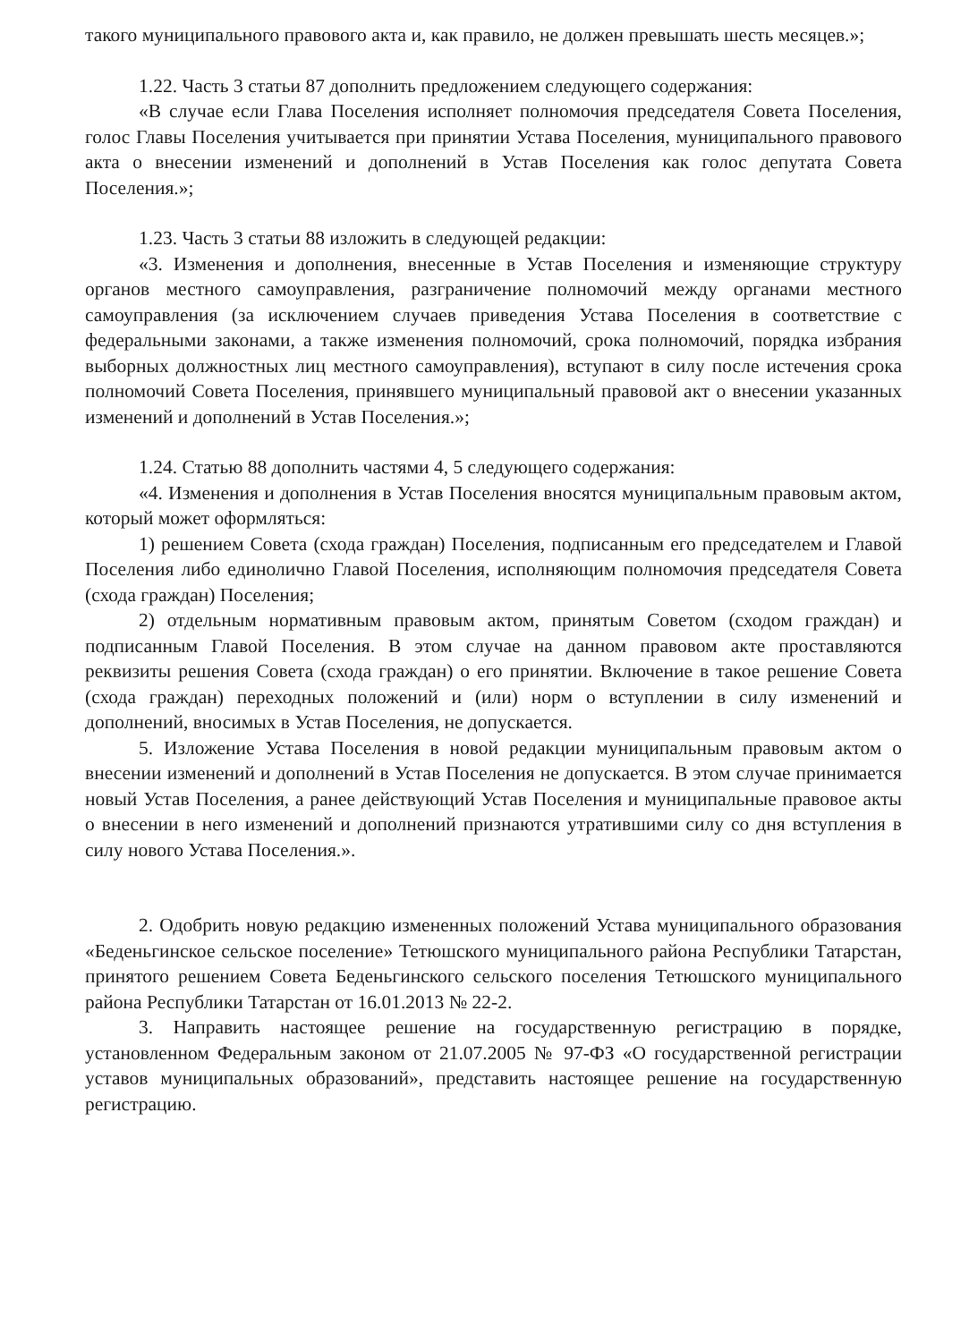такого муниципального правового акта и, как правило, не должен превышать шесть месяцев.»;
1.22. Часть 3 статьи 87 дополнить предложением следующего содержания:
«В случае если Глава Поселения исполняет полномочия председателя Совета Поселения, голос Главы Поселения учитывается при принятии Устава Поселения, муниципального правового акта о внесении изменений и дополнений в Устав Поселения как голос депутата Совета Поселения.»;
1.23. Часть 3 статьи 88 изложить в следующей редакции:
«3. Изменения и дополнения, внесенные в Устав Поселения и изменяющие структуру органов местного самоуправления, разграничение полномочий между органами местного самоуправления (за исключением случаев приведения Устава Поселения в соответствие с федеральными законами, а также изменения полномочий, срока полномочий, порядка избрания выборных должностных лиц местного самоуправления), вступают в силу после истечения срока полномочий Совета Поселения, принявшего муниципальный правовой акт о внесении указанных изменений и дополнений в Устав Поселения.»;
1.24. Статью 88 дополнить частями 4, 5 следующего содержания:
«4. Изменения и дополнения в Устав Поселения вносятся муниципальным правовым актом, который может оформляться:
1) решением Совета (схода граждан) Поселения, подписанным его председателем и Главой Поселения либо единолично Главой Поселения, исполняющим полномочия председателя Совета (схода граждан) Поселения;
2) отдельным нормативным правовым актом, принятым Советом (сходом граждан) и подписанным Главой Поселения. В этом случае на данном правовом акте проставляются реквизиты решения Совета (схода граждан) о его принятии. Включение в такое решение Совета (схода граждан) переходных положений и (или) норм о вступлении в силу изменений и дополнений, вносимых в Устав Поселения, не допускается.
5. Изложение Устава Поселения в новой редакции муниципальным правовым актом о внесении изменений и дополнений в Устав Поселения не допускается. В этом случае принимается новый Устав Поселения, а ранее действующий Устав Поселения и муниципальные правовое акты о внесении в него изменений и дополнений признаются утратившими силу со дня вступления в силу нового Устава Поселения.».
2. Одобрить новую редакцию измененных положений Устава муниципального образования «Беденьгинское сельское поселение» Тетюшского муниципального района Республики Татарстан, принятого решением Совета Беденьгинского сельского поселения Тетюшского муниципального района Республики Татарстан от 16.01.2013 № 22-2.
3. Направить настоящее решение на государственную регистрацию в порядке, установленном Федеральным законом от 21.07.2005 № 97-ФЗ «О государственной регистрации уставов муниципальных образований», представить настоящее решение на государственную регистрацию.